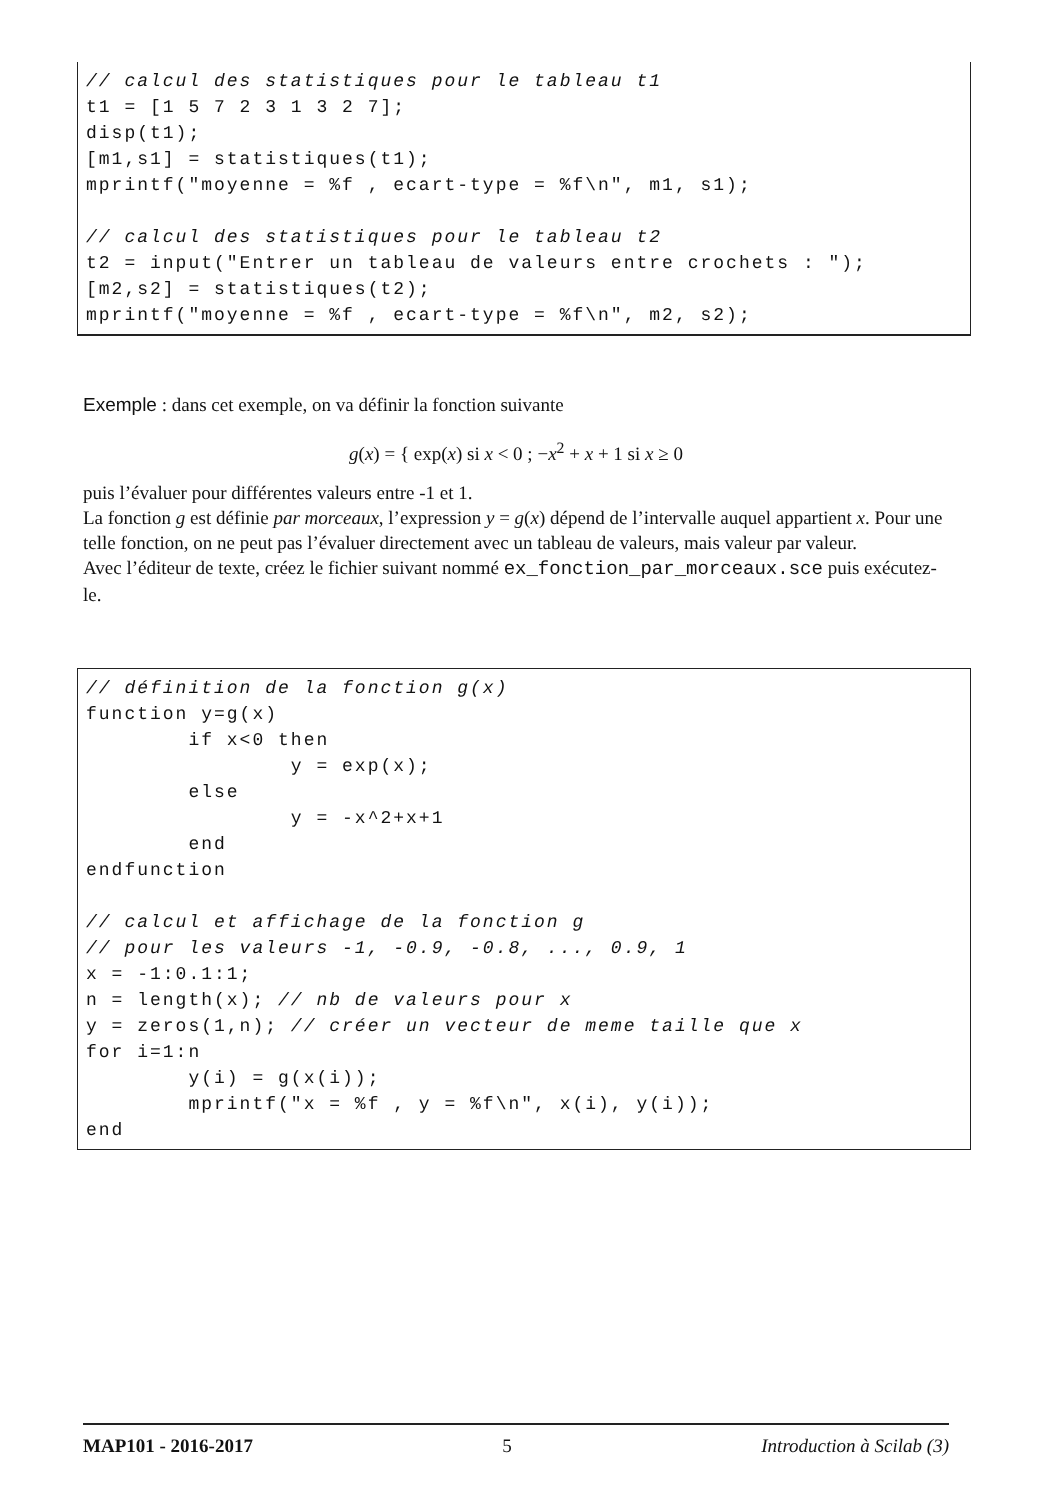// calcul des statistiques pour le tableau t1
t1 = [1 5 7 2 3 1 3 2 7];
disp(t1);
[m1,s1] = statistiques(t1);
mprintf("moyenne = %f , ecart-type = %f\n", m1, s1);

// calcul des statistiques pour le tableau t2
t2 = input("Entrer un tableau de valeurs entre crochets : ");
[m2,s2] = statistiques(t2);
mprintf("moyenne = %f , ecart-type = %f\n", m2, s2);
Exemple : dans cet exemple, on va définir la fonction suivante
g(x) = { exp(x) si x < 0 ; −x<sup>2</sup> + x + 1 si x ≥ 0
puis l’évaluer pour différentes valeurs entre -1 et 1.
La fonction g est définie par morceaux, l’expression y = g(x) dépend de l’intervalle auquel appartient x. Pour une telle fonction, on ne peut pas l’évaluer directement avec un tableau de valeurs, mais valeur par valeur.
Avec l’éditeur de texte, créez le fichier suivant nommé ex_fonction_par_morceaux.sce puis exécutez-le.
// définition de la fonction g(x)
function y=g(x)
        if x<0 then
                y = exp(x);
        else
                y = -x^2+x+1
        end
endfunction

// calcul et affichage de la fonction g
// pour les valeurs -1, -0.9, -0.8, ..., 0.9, 1
x = -1:0.1:1;
n = length(x); // nb de valeurs pour x
y = zeros(1,n); // créer un vecteur de meme taille que x
for i=1:n
        y(i) = g(x(i));
        mprintf("x = %f , y = %f\n", x(i), y(i));
end
MAP101 - 2016-2017 5 Introduction à Scilab (3)